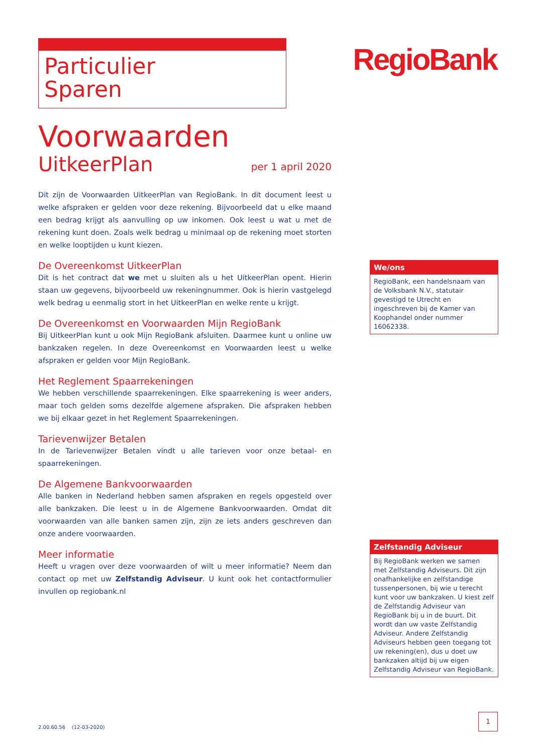Particulier
Sparen
RegioBank
Voorwaarden
UitkeerPlan per 1 april 2020
Dit zijn de Voorwaarden UitkeerPlan van RegioBank. In dit document leest u welke afspraken er gelden voor deze rekening. Bijvoorbeeld dat u elke maand een bedrag krijgt als aanvulling op uw inkomen. Ook leest u wat u met de rekening kunt doen. Zoals welk bedrag u minimaal op de rekening moet storten en welke looptijden u kunt kiezen.
De Overeenkomst UitkeerPlan
Dit is het contract dat we met u sluiten als u het UitkeerPlan opent. Hierin staan uw gegevens, bijvoorbeeld uw rekeningnummer. Ook is hierin vastgelegd welk bedrag u eenmalig stort in het UitkeerPlan en welke rente u krijgt.
De Overeenkomst en Voorwaarden Mijn RegioBank
Bij UitkeerPlan kunt u ook Mijn RegioBank afsluiten. Daarmee kunt u online uw bankzaken regelen. In deze Overeenkomst en Voorwaarden leest u welke afspraken er gelden voor Mijn RegioBank.
Het Reglement Spaarrekeningen
We hebben verschillende spaarrekeningen. Elke spaarrekening is weer anders, maar toch gelden soms dezelfde algemene afspraken. Die afspraken hebben we bij elkaar gezet in het Reglement Spaarrekeningen.
Tarievenwijzer Betalen
In de Tarievenwijzer Betalen vindt u alle tarieven voor onze betaal- en spaarrekeningen.
De Algemene Bankvoorwaarden
Alle banken in Nederland hebben samen afspraken en regels opgesteld over alle bankzaken. Die leest u in de Algemene Bankvoorwaarden. Omdat dit voorwaarden van alle banken samen zijn, zijn ze iets anders geschreven dan onze andere voorwaarden.
Meer informatie
Heeft u vragen over deze voorwaarden of wilt u meer informatie? Neem dan contact op met uw Zelfstandig Adviseur. U kunt ook het contactformulier invullen op regiobank.nl
We/ons
RegioBank, een handelsnaam van de Volksbank N.V., statutair gevestigd te Utrecht en ingeschreven bij de Kamer van Koophandel onder nummer 16062338.
Zelfstandig Adviseur
Bij RegioBank werken we samen met Zelfstandig Adviseurs. Dit zijn onafhankelijke en zelfstandige tussenpersonen, bij wie u terecht kunt voor uw bankzaken. U kiest zelf de Zelfstandig Adviseur van RegioBank bij u in de buurt. Dit wordt dan uw vaste Zelfstandig Adviseur. Andere Zelfstandig Adviseurs hebben geen toegang tot uw rekening(en), dus u doet uw bankzaken altijd bij uw eigen Zelfstandig Adviseur van RegioBank.
2.00.60.56 (12-03-2020)
1